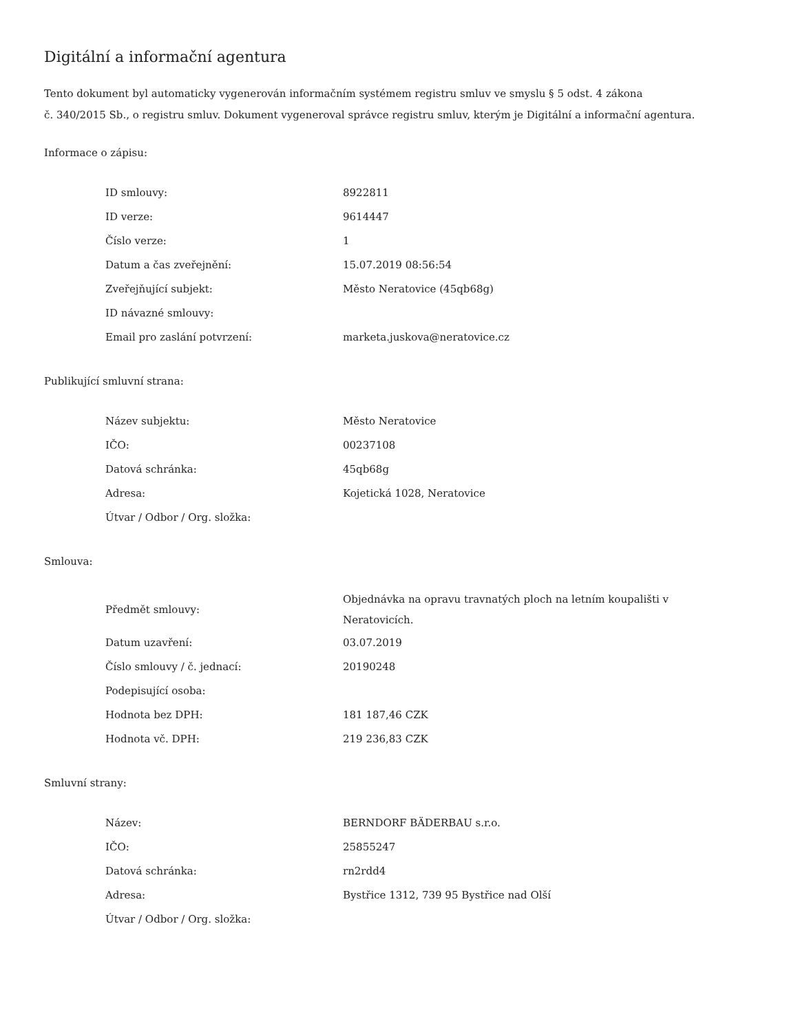Digitální a informační agentura
Tento dokument byl automaticky vygenerován informačním systémem registru smluv ve smyslu § 5 odst. 4 zákona
č. 340/2015 Sb., o registru smluv. Dokument vygeneroval správce registru smluv, kterým je Digitální a informační agentura.
Informace o zápisu:
| ID smlouvy: | 8922811 |
| ID verze: | 9614447 |
| Číslo verze: | 1 |
| Datum a čas zveřejnění: | 15.07.2019 08:56:54 |
| Zveřejňující subjekt: | Město Neratovice (45qb68g) |
| ID návazné smlouvy: | |
| Email pro zaslání potvrzení: | marketa.juskova@neratovice.cz |
Publikující smluvní strana:
| Název subjektu: | Město Neratovice |
| IČO: | 00237108 |
| Datová schránka: | 45qb68g |
| Adresa: | Kojetická 1028, Neratovice |
| Útvar / Odbor / Org. složka: | |
Smlouva:
| Předmět smlouvy: | Objednávka na opravu travnatých ploch na letním koupališti v Neratovicích. |
| Datum uzavření: | 03.07.2019 |
| Číslo smlouvy / č. jednací: | 20190248 |
| Podepisující osoba: | |
| Hodnota bez DPH: | 181 187,46 CZK |
| Hodnota vč. DPH: | 219 236,83 CZK |
Smluvní strany:
| Název: | BERNDORF BÄDERBAU s.r.o. |
| IČO: | 25855247 |
| Datová schránka: | rn2rdd4 |
| Adresa: | Bystřice 1312, 739 95 Bystřice nad Olší |
| Útvar / Odbor / Org. složka: | |